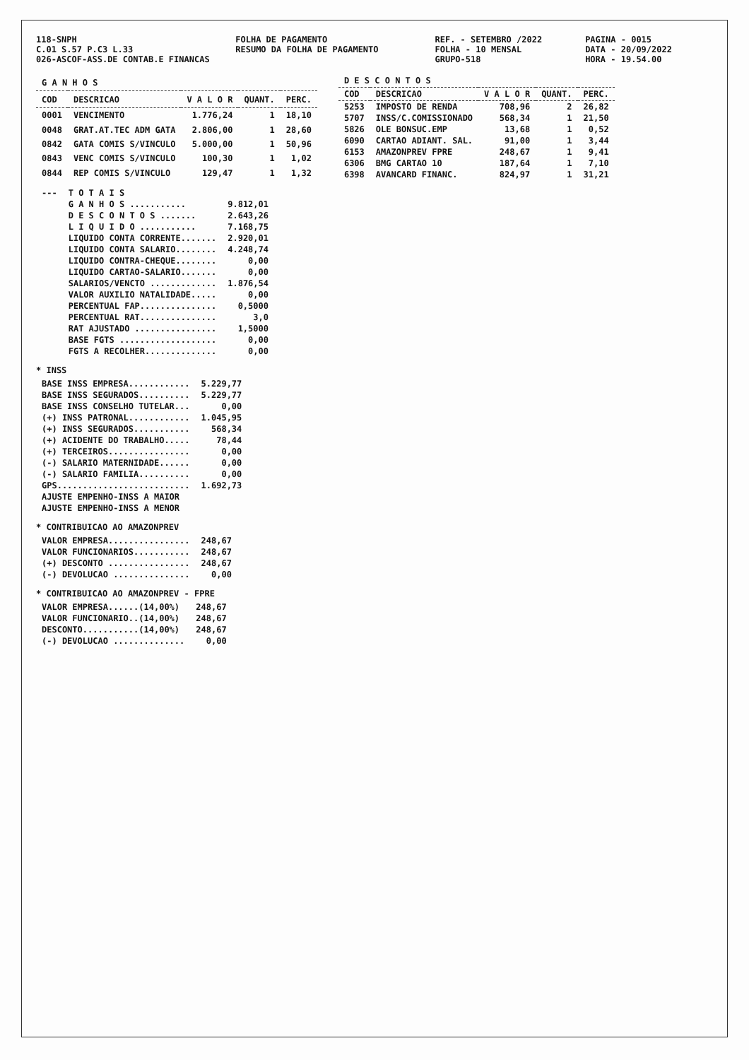118-SNPH
C.01 S.57 P.C3 L.33
026-ASCOF-ASS.DE CONTAB.E FINANCAS
FOLHA DE PAGAMENTO
RESUMO DA FOLHA DE PAGAMENTO
REF. - SETEMBRO /2022
FOLHA - 10 MENSAL
GRUPO-518
PAGINA - 0015
DATA - 20/09/2022
HORA - 19.54.00
| G A N H O S | | | | |
| --- | --- | --- | --- | --- |
| COD | DESCRICAO | V A L O R | QUANT. | PERC. |
| 0001 | VENCIMENTO | 1.776,24 | 1 | 18,10 |
| 0048 | GRAT.AT.TEC ADM GATA | 2.806,00 | 1 | 28,60 |
| 0842 | GATA COMIS S/VINCULO | 5.000,00 | 1 | 50,96 |
| 0843 | VENC COMIS S/VINCULO | 100,30 | 1 | 1,02 |
| 0844 | REP COMIS S/VINCULO | 129,47 | 1 | 1,32 |
| D E S C O N T O S | | | | |
| --- | --- | --- | --- | --- |
| COD | DESCRICAO | V A L O R | QUANT. | PERC. |
| 5253 | IMPOSTO DE RENDA | 708,96 | 2 | 26,82 |
| 5707 | INSS/C.COMISSIONADO | 568,34 | 1 | 21,50 |
| 5826 | OLE BONSUC.EMP | 13,68 | 1 | 0,52 |
| 6090 | CARTAO ADIANT. SAL. | 91,00 | 1 | 3,44 |
| 6153 | AMAZONPREV FPRE | 248,67 | 1 | 9,41 |
| 6306 | BMG CARTAO 10 | 187,64 | 1 | 7,10 |
| 6398 | AVANCARD FINANC. | 824,97 | 1 | 31,21 |
| --- | T O T A I S | |
| | G A N H O S ........... | 9.812,01 |
| | D E S C O N T O S ....... | 2.643,26 |
| | L I Q U I D O ........... | 7.168,75 |
| | LIQUIDO CONTA CORRENTE....... | 2.920,01 |
| | LIQUIDO CONTA SALARIO........ | 4.248,74 |
| | LIQUIDO CONTRA-CHEQUE........ | 0,00 |
| | LIQUIDO CARTAO-SALARIO....... | 0,00 |
| | SALARIOS/VENCTO ............. | 1.876,54 |
| | VALOR AUXILIO NATALIDADE..... | 0,00 |
| | PERCENTUAL FAP............... | 0,5000 |
| | PERCENTUAL RAT............... | 3,0 |
| | RAT AJUSTADO ................ | 1,5000 |
| | BASE FGTS ................... | 0,00 |
| | FGTS A RECOLHER.............. | 0,00 |
* INSS
| BASE INSS EMPRESA............ | 5.229,77 |
| BASE INSS SEGURADOS.......... | 5.229,77 |
| BASE INSS CONSELHO TUTELAR... | 0,00 |
| (+) INSS PATRONAL............ | 1.045,95 |
| (+) INSS SEGURADOS........... | 568,34 |
| (+) ACIDENTE DO TRABALHO..... | 78,44 |
| (+) TERCEIROS................ | 0,00 |
| (-) SALARIO MATERNIDADE...... | 0,00 |
| (-) SALARIO FAMILIA.......... | 0,00 |
| GPS.......................... | 1.692,73 |
| AJUSTE EMPENHO-INSS A MAIOR | |
| AJUSTE EMPENHO-INSS A MENOR | |
* CONTRIBUICAO AO AMAZONPREV
| VALOR EMPRESA................ | 248,67 |
| VALOR FUNCIONARIOS........... | 248,67 |
| (+) DESCONTO ................ | 248,67 |
| (-) DEVOLUCAO ............... | 0,00 |
* CONTRIBUICAO AO AMAZONPREV - FPRE
| VALOR EMPRESA......(14,00%) | 248,67 |
| VALOR FUNCIONARIO..(14,00%) | 248,67 |
| DESCONTO...........(14,00%) | 248,67 |
| (-) DEVOLUCAO .............. | 0,00 |